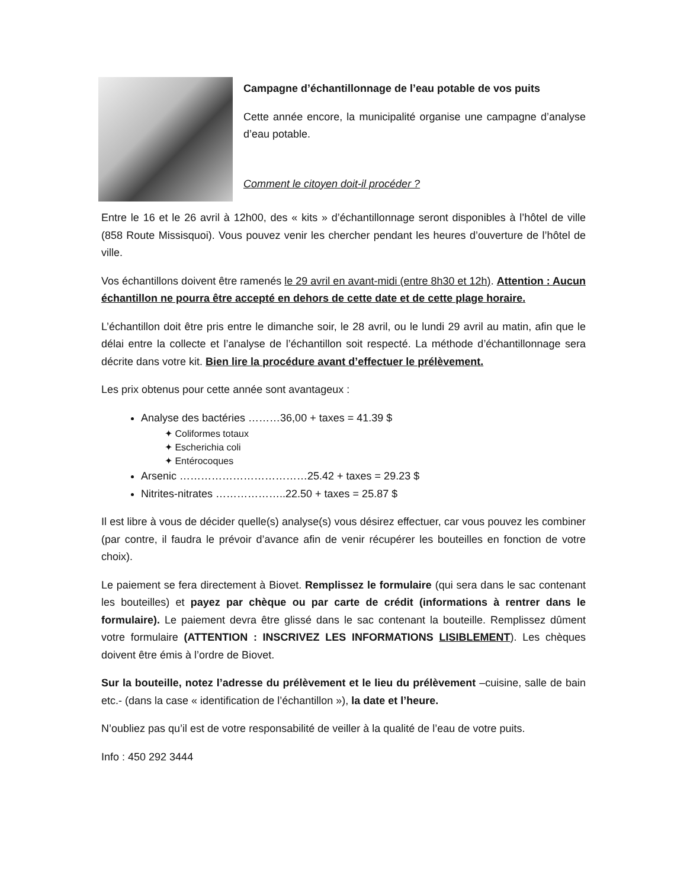Campagne d’échantillonnage de l’eau potable de vos puits
Cette année encore, la municipalité organise une campagne d’analyse d’eau potable.
Comment le citoyen doit-il procéder ?
Entre le 16 et le 26 avril à 12h00, des « kits » d’échantillonnage seront disponibles à l’hôtel de ville (858 Route Missisquoi). Vous pouvez venir les chercher pendant les heures d’ouverture de l’hôtel de ville.
Vos échantillons doivent être ramenés le 29 avril en avant-midi (entre 8h30 et 12h). Attention : Aucun échantillon ne pourra être accepté en dehors de cette date et de cette plage horaire.
L’échantillon doit être pris entre le dimanche soir, le 28 avril, ou le lundi 29 avril au matin, afin que le délai entre la collecte et l’analyse de l’échantillon soit respecté. La méthode d’échantillonnage sera décrite dans votre kit. Bien lire la procédure avant d’effectuer le prélèvement.
Les prix obtenus pour cette année sont avantageux :
Analyse des bactéries ………36,00 + taxes = 41.39 $
✦ Coliformes totaux
✦ Escherichia coli
✦ Entérocoques
Arsenic ………………………………25.42 + taxes = 29.23 $
Nitrites-nitrates ………………..22.50 + taxes = 25.87 $
Il est libre à vous de décider quelle(s) analyse(s) vous désirez effectuer, car vous pouvez les combiner (par contre, il faudra le prévoir d’avance afin de venir récupérer les bouteilles en fonction de votre choix).
Le paiement se fera directement à Biovet. Remplissez le formulaire (qui sera dans le sac contenant les bouteilles) et payez par chèque ou par carte de crédit (informations à rentrer dans le formulaire). Le paiement devra être glissé dans le sac contenant la bouteille. Remplissez dûment votre formulaire (ATTENTION : INSCRIVEZ LES INFORMATIONS LISIBLEMENT). Les chèques doivent être émis à l’ordre de Biovet.
Sur la bouteille, notez l’adresse du prélèvement et le lieu du prélèvement –cuisine, salle de bain etc.- (dans la case « identification de l’échantillon »), la date et l’heure.
N’oubliez pas qu’il est de votre responsabilité de veiller à la qualité de l’eau de votre puits.
Info : 450 292 3444